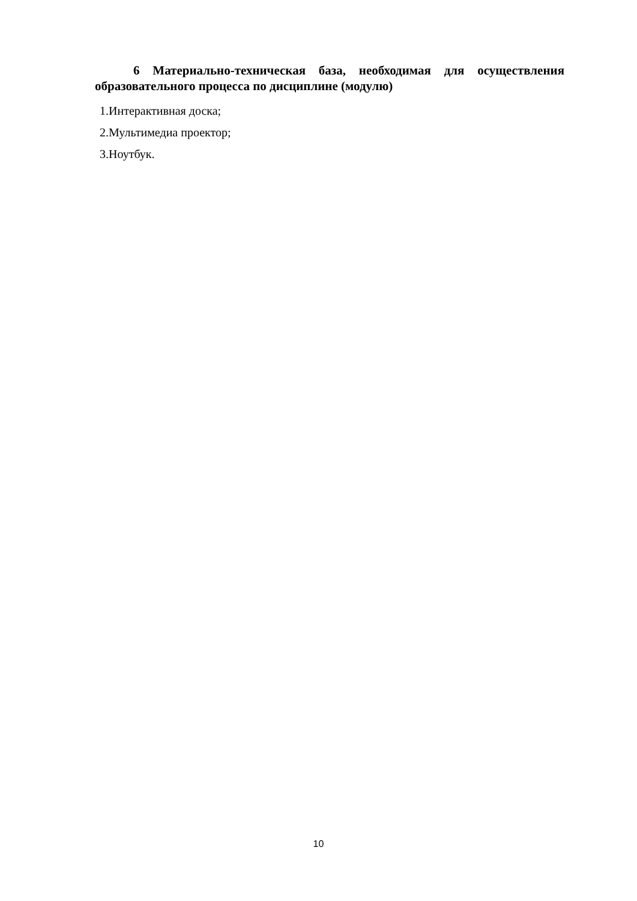6 Материально-техническая база, необходимая для осуществления образовательного процесса по дисциплине (модулю)
1.Интерактивная доска;
2.Мультимедиа проектор;
3.Ноутбук.
10